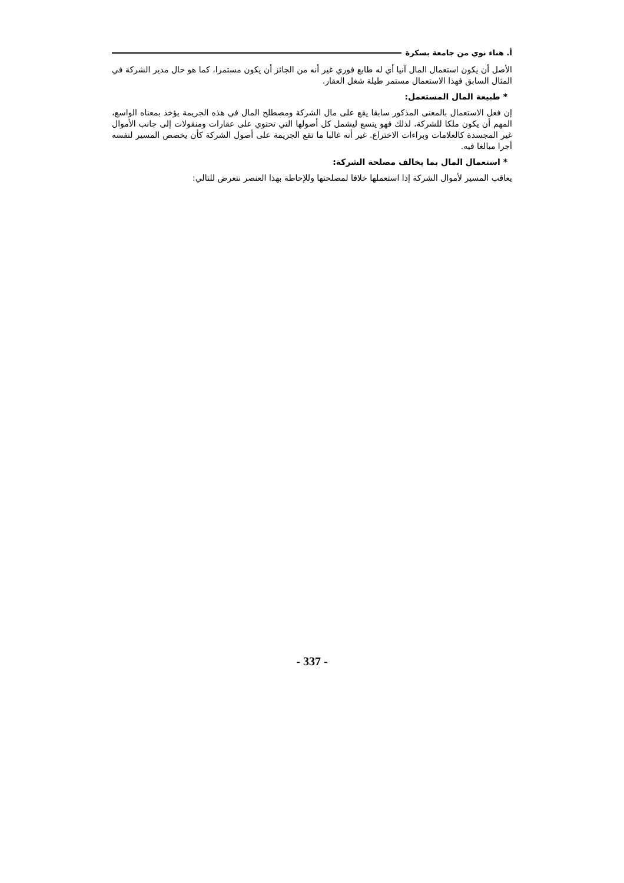أ. هناء نوي من جامعة بسكرة
الأصل أن يكون استعمال المال آنيا أي له طابع فوري غير أنه من الجائز أن يكون مستمرا، كما هو حال مدير الشركة في المثال السابق فهذا الاستعمال مستمر طيلة شغل العقار.
* طبيعة المال المستعمل:
إن فعل الاستعمال بالمعنى المذكور سابقا يقع على مال الشركة ومصطلح المال في هذه الجريمة يؤخذ بمعناه الواسع، المهم أن يكون ملكا للشركة، لذلك فهو يتسع ليشمل كل أصولها التي تحتوي على عقارات ومنقولات إلى جانب الأموال غير المجسدة كالعلامات وبراءات الاختراع. غير أنه غالبا ما تقع الجريمة على أصول الشركة كأن يخصص المسير لنفسه أجرا مبالغا فيه.
* استعمال المال بما يخالف مصلحة الشركة:
يعاقب المسير لأموال الشركة إذا استعملها خلافا لمصلحتها وللإحاطة بهذا العنصر نتعرض للتالي:
- 337 -